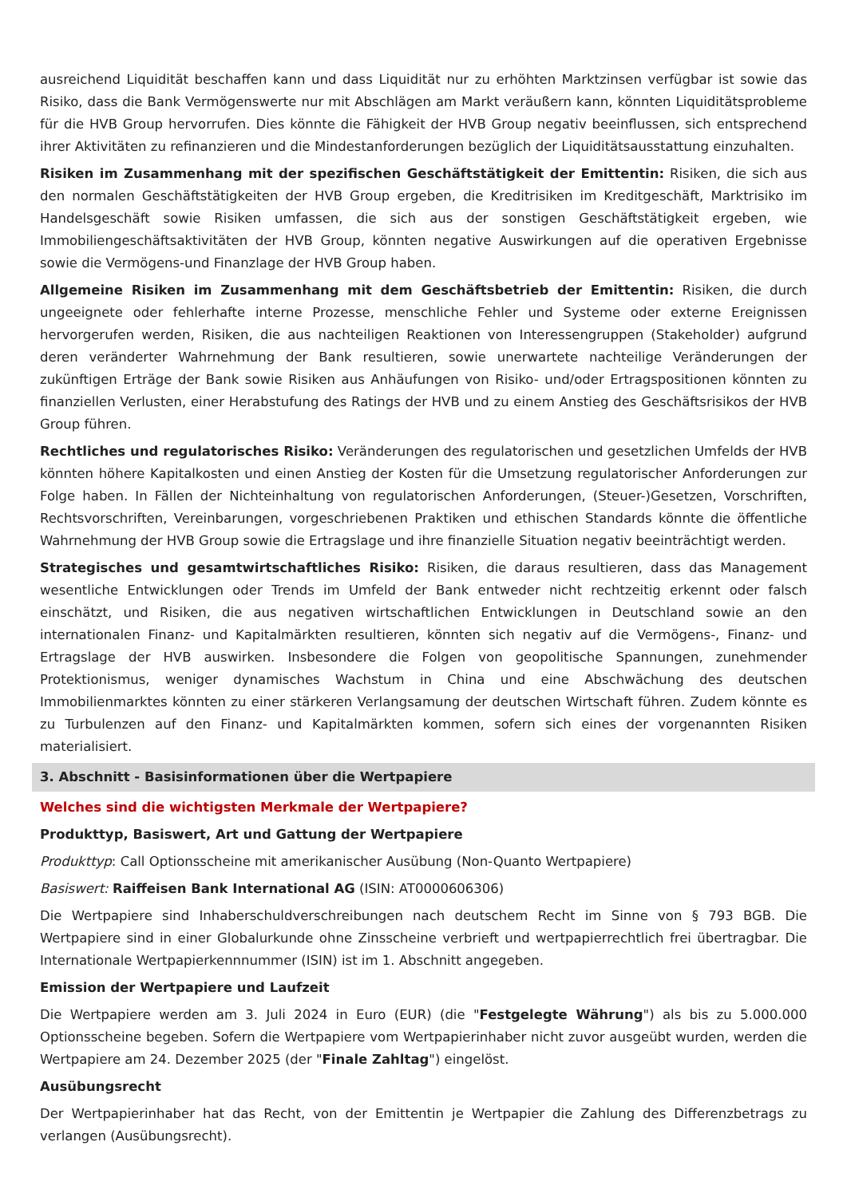ausreichend Liquidität beschaffen kann und dass Liquidität nur zu erhöhten Marktzinsen verfügbar ist sowie das Risiko, dass die Bank Vermögenswerte nur mit Abschlägen am Markt veräußern kann, könnten Liquiditätsprobleme für die HVB Group hervorrufen. Dies könnte die Fähigkeit der HVB Group negativ beeinflussen, sich entsprechend ihrer Aktivitäten zu refinanzieren und die Mindestanforderungen bezüglich der Liquiditätsausstattung einzuhalten.
Risiken im Zusammenhang mit der spezifischen Geschäftstätigkeit der Emittentin: Risiken, die sich aus den normalen Geschäftstätigkeiten der HVB Group ergeben, die Kreditrisiken im Kreditgeschäft, Marktrisiko im Handelsgeschäft sowie Risiken umfassen, die sich aus der sonstigen Geschäftstätigkeit ergeben, wie Immobiliengeschäftsaktivitäten der HVB Group, könnten negative Auswirkungen auf die operativen Ergebnisse sowie die Vermögens-und Finanzlage der HVB Group haben.
Allgemeine Risiken im Zusammenhang mit dem Geschäftsbetrieb der Emittentin: Risiken, die durch ungeeignete oder fehlerhafte interne Prozesse, menschliche Fehler und Systeme oder externe Ereignissen hervorgerufen werden, Risiken, die aus nachteiligen Reaktionen von Interessengruppen (Stakeholder) aufgrund deren veränderter Wahrnehmung der Bank resultieren, sowie unerwartete nachteilige Veränderungen der zukünftigen Erträge der Bank sowie Risiken aus Anhäufungen von Risiko- und/oder Ertragspositionen könnten zu finanziellen Verlusten, einer Herabstufung des Ratings der HVB und zu einem Anstieg des Geschäftsrisikos der HVB Group führen.
Rechtliches und regulatorisches Risiko: Veränderungen des regulatorischen und gesetzlichen Umfelds der HVB könnten höhere Kapitalkosten und einen Anstieg der Kosten für die Umsetzung regulatorischer Anforderungen zur Folge haben. In Fällen der Nichteinhaltung von regulatorischen Anforderungen, (Steuer-)Gesetzen, Vorschriften, Rechtsvorschriften, Vereinbarungen, vorgeschriebenen Praktiken und ethischen Standards könnte die öffentliche Wahrnehmung der HVB Group sowie die Ertragslage und ihre finanzielle Situation negativ beeinträchtigt werden.
Strategisches und gesamtwirtschaftliches Risiko: Risiken, die daraus resultieren, dass das Management wesentliche Entwicklungen oder Trends im Umfeld der Bank entweder nicht rechtzeitig erkennt oder falsch einschätzt, und Risiken, die aus negativen wirtschaftlichen Entwicklungen in Deutschland sowie an den internationalen Finanz- und Kapitalmärkten resultieren, könnten sich negativ auf die Vermögens-, Finanz- und Ertragslage der HVB auswirken. Insbesondere die Folgen von geopolitische Spannungen, zunehmender Protektionismus, weniger dynamisches Wachstum in China und eine Abschwächung des deutschen Immobilienmarktes könnten zu einer stärkeren Verlangsamung der deutschen Wirtschaft führen. Zudem könnte es zu Turbulenzen auf den Finanz- und Kapitalmärkten kommen, sofern sich eines der vorgenannten Risiken materialisiert.
3. Abschnitt - Basisinformationen über die Wertpapiere
Welches sind die wichtigsten Merkmale der Wertpapiere?
Produkttyp, Basiswert, Art und Gattung der Wertpapiere
Produkttyp: Call Optionsscheine mit amerikanischer Ausübung (Non-Quanto Wertpapiere)
Basiswert: Raiffeisen Bank International AG (ISIN: AT0000606306)
Die Wertpapiere sind Inhaberschuldverschreibungen nach deutschem Recht im Sinne von § 793 BGB. Die Wertpapiere sind in einer Globalurkunde ohne Zinsscheine verbrieft und wertpapierrechtlich frei übertragbar. Die Internationale Wertpapierkennnummer (ISIN) ist im 1. Abschnitt angegeben.
Emission der Wertpapiere und Laufzeit
Die Wertpapiere werden am 3. Juli 2024 in Euro (EUR) (die "Festgelegte Währung") als bis zu 5.000.000 Optionsscheine begeben. Sofern die Wertpapiere vom Wertpapierinhaber nicht zuvor ausgeübt wurden, werden die Wertpapiere am 24. Dezember 2025 (der "Finale Zahltag") eingelöst.
Ausübungsrecht
Der Wertpapierinhaber hat das Recht, von der Emittentin je Wertpapier die Zahlung des Differenzbetrags zu verlangen (Ausübungsrecht).